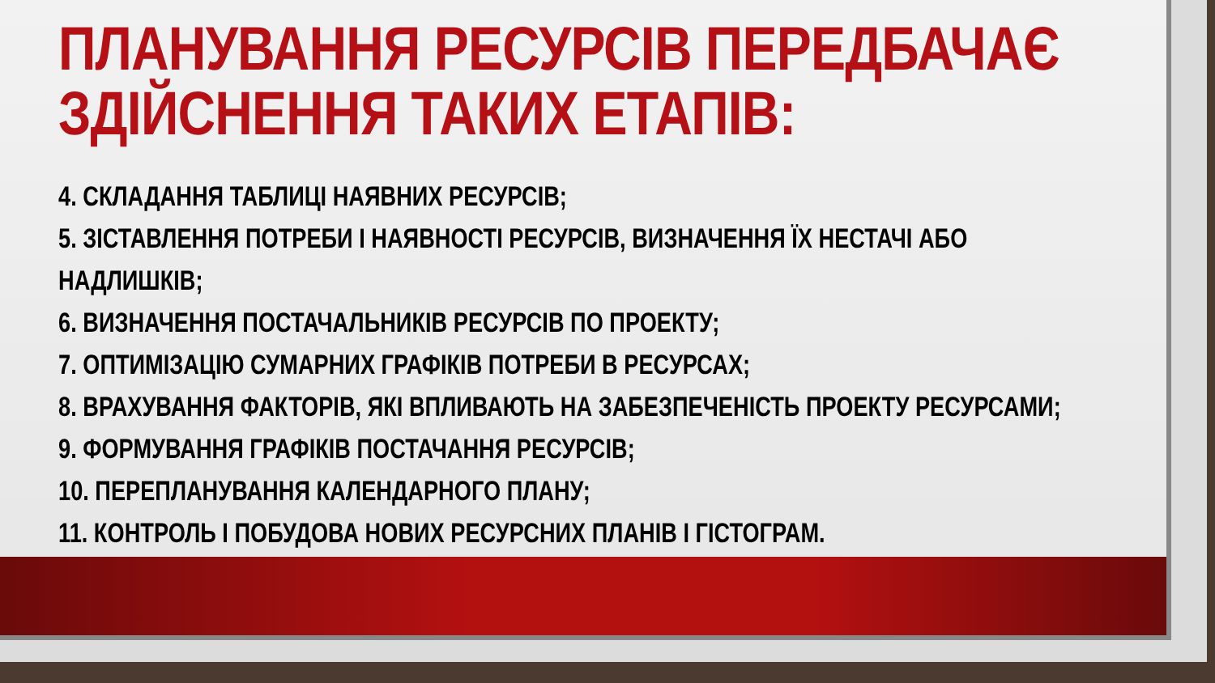ПЛАНУВАННЯ РЕСУРСІВ ПЕРЕДБАЧАЄ ЗДІЙСНЕННЯ ТАКИХ ЕТАПІВ:
4. СКЛАДАННЯ ТАБЛИЦІ НАЯВНИХ РЕСУРСІВ;
5. ЗІСТАВЛЕННЯ ПОТРЕБИ І НАЯВНОСТІ РЕСУРСІВ, ВИЗНАЧЕННЯ ЇХ НЕСТАЧІ АБО
НАДЛИШКІВ;
6. ВИЗНАЧЕННЯ ПОСТАЧАЛЬНИКІВ РЕСУРСІВ ПО ПРОЕКТУ;
7. ОПТИМІЗАЦІЮ СУМАРНИХ ГРАФІКІВ ПОТРЕБИ В РЕСУРСАХ;
8. ВРАХУВАННЯ ФАКТОРІВ, ЯКІ ВПЛИВАЮТЬ НА ЗАБЕЗПЕЧЕНІСТЬ ПРОЕКТУ РЕСУРСАМИ;
9. ФОРМУВАННЯ ГРАФІКІВ ПОСТАЧАННЯ РЕСУРСІВ;
10. ПЕРЕПЛАНУВАННЯ КАЛЕНДАРНОГО ПЛАНУ;
11. КОНТРОЛЬ І ПОБУДОВА НОВИХ РЕСУРСНИХ ПЛАНІВ І ГІСТОГРАМ.